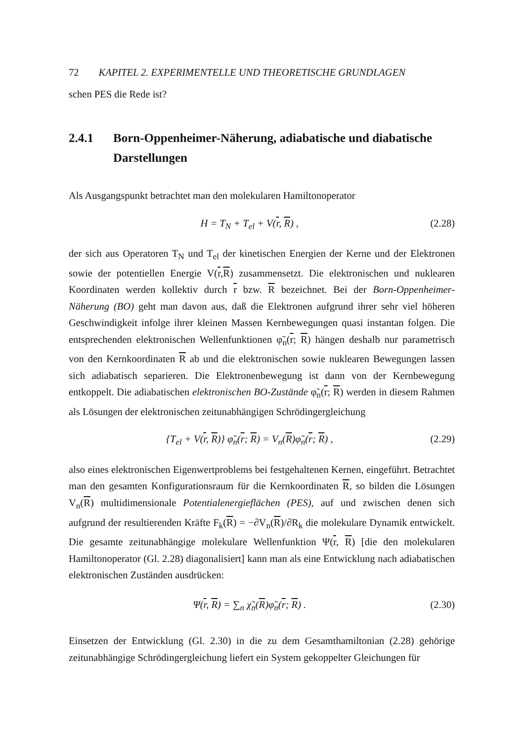72 KAPITEL 2. EXPERIMENTELLE UND THEORETISCHE GRUNDLAGEN
schen PES die Rede ist?
2.4.1 Born-Oppenheimer-Näherung, adiabatische und diabatische Darstellungen
Als Ausgangspunkt betrachtet man den molekularen Hamiltonoperator
H = T<sub>N</sub> + T<sub>el</sub> + V(r, R) , (2.28)
der sich aus Operatoren T<sub>N</sub> und T<sub>el</sub> der kinetischen Energien der Kerne und der Elektronen sowie der potentiellen Energie V(r,R) zusammensetzt. Die elektronischen und nuklearen Koordinaten werden kollektiv durch r bzw. R bezeichnet. Bei der Born-Oppenheimer-Näherung (BO) geht man davon aus, daß die Elektronen aufgrund ihrer sehr viel höheren Geschwindigkeit infolge ihrer kleinen Massen Kernbewegungen quasi instantan folgen. Die entsprechenden elektronischen Wellenfunktionen φ̃<sub>n</sub>(r; R) hängen deshalb nur parametrisch von den Kernkoordinaten R ab und die elektronischen sowie nuklearen Bewegungen lassen sich adiabatisch separieren. Die Elektronenbewegung ist dann von der Kernbewegung entkoppelt. Die adiabatischen elektronischen BO-Zustände φ̃<sub>n</sub>(r; R) werden in diesem Rahmen als Lösungen der elektronischen zeitunabhängigen Schrödingergleichung
{T<sub>el</sub> + V(r, R)} φ̃<sub>n</sub>(r; R) = V<sub>n</sub>(R)φ̃<sub>n</sub>(r; R) , (2.29)
also eines elektronischen Eigenwertproblems bei festgehaltenen Kernen, eingeführt. Betrachtet man den gesamten Konfigurationsraum für die Kernkoordinaten R, so bilden die Lösungen V<sub>n</sub>(R) multidimensionale Potentialenergieflächen (PES), auf und zwischen denen sich aufgrund der resultierenden Kräfte F<sub>k</sub>(R) = −∂V<sub>n</sub>(R)/∂R<sub>k</sub> die molekulare Dynamik entwickelt. Die gesamte zeitunabhängige molekulare Wellenfunktion Ψ(r, R) [die den molekularen Hamiltonoperator (Gl. 2.28) diagonalisiert] kann man als eine Entwicklung nach adiabatischen elektronischen Zuständen ausdrücken:
Ψ(r, R) = ∑<sub>n</sub> χ̃<sub>n</sub>(R)φ̃<sub>n</sub>(r; R) . (2.30)
Einsetzen der Entwicklung (Gl. 2.30) in die zu dem Gesamthamiltonian (2.28) gehörige zeitunabhängige Schrödingergleichung liefert ein System gekoppelter Gleichungen für